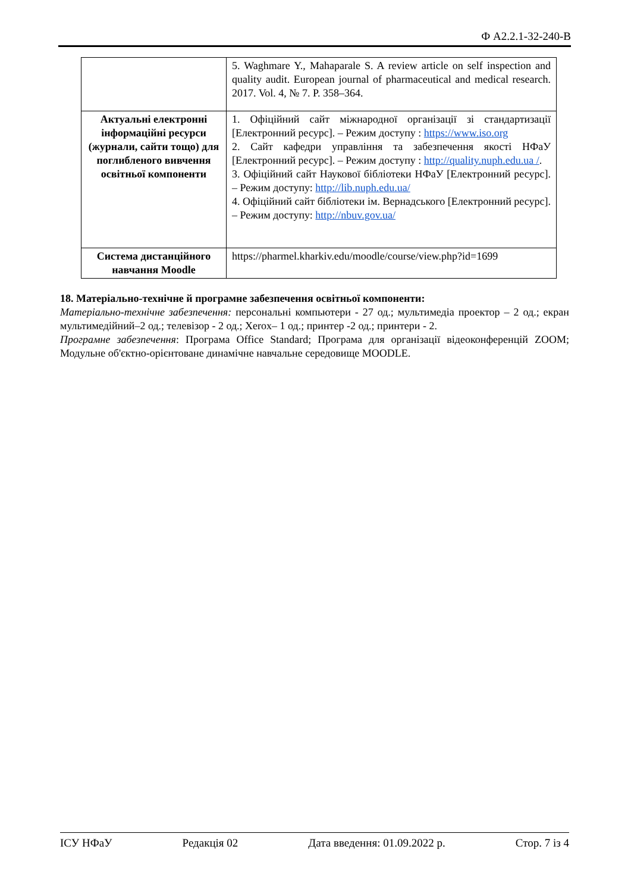Ф А2.2.1-32-240-В
| | 5. Waghmare Y., Mahaparale S. A review article on self inspection and quality audit. European journal of pharmaceutical and medical research. 2017. Vol. 4, № 7. P. 358–364. |
| Актуальні електронні інформаційні ресурси (журнали, сайти тощо) для поглибленого вивчення освітньої компоненти | 1. Офіційний сайт міжнародної організації зі стандартизації [Електронний ресурс]. – Режим доступу : https://www.iso.org 2. Сайт кафедри управління та забезпечення якості НФаУ [Електронний ресурс]. – Режим доступу : http://quality.nuph.edu.ua / . 3. Офіційний сайт Наукової бібліотеки НФаУ [Електронний ресурс]. – Режим доступу: http://lib.nuph.edu.ua/ 4. Офіційний сайт бібліотеки ім. Вернадського [Електронний ресурс]. – Режим доступу: http://nbuv.gov.ua/ |
| Система дистанційного навчання Moodle | https://pharmel.kharkiv.edu/moodle/course/view.php?id=1699 |
18. Матеріально-технічне й програмне забезпечення освітньої компоненти:
Матеріально-технічне забезпечення: персональні компьютери - 27 од.; мультимедіа проектор – 2 од.; екран мультимедійний–2 од.; телевізор - 2 од.; Xerox– 1 од.; принтер -2 од.; принтери - 2.
Програмне забезпечення: Програма Office Standard; Програма для організації відеоконференцій ZOOM; Модульне об'єктно-орієнтоване динамічне навчальне середовище MOODLE.
ІСУ НФаУ Редакція 02 Дата введення: 01.09.2022 р. Стор. 7 із 4